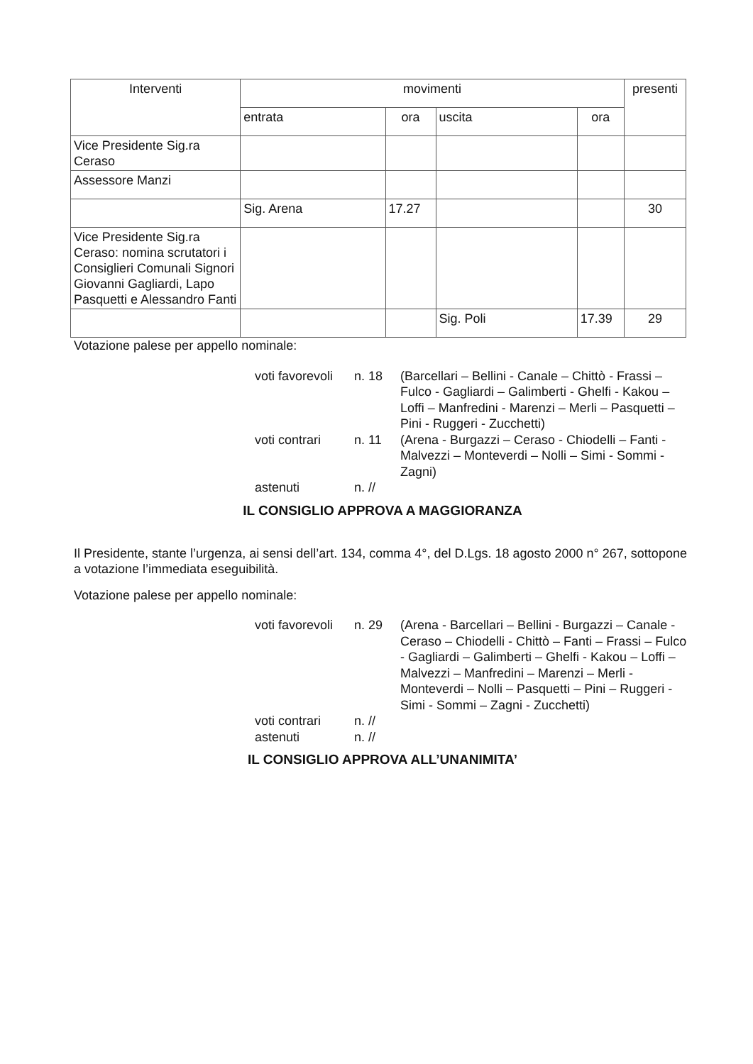| Interventi | movimenti | | | | presenti |
| --- | --- | --- | --- | --- | --- |
| | entrata | ora | uscita | ora | |
| Vice Presidente Sig.ra Ceraso | | | | | |
| Assessore Manzi | | | | | |
| | Sig. Arena | 17.27 | | | 30 |
| Vice Presidente Sig.ra Ceraso: nomina scrutatori i Consiglieri Comunali Signori Giovanni Gagliardi, Lapo Pasquetti e Alessandro Fanti | | | | | |
| | | | Sig. Poli | 17.39 | 29 |
Votazione palese per appello nominale:
voti favorevoli n. 18 (Barcellari – Bellini - Canale – Chittò - Frassi – Fulco - Gagliardi – Galimberti - Ghelfi - Kakou – Loffi – Manfredini - Marenzi – Merli – Pasquetti – Pini - Ruggeri - Zucchetti) voti contrari n. 11 (Arena - Burgazzi – Ceraso - Chiodelli – Fanti - Malvezzi – Monteverdi – Nolli – Simi - Sommi - Zagni) astenuti n. //
IL CONSIGLIO APPROVA A MAGGIORANZA
Il Presidente, stante l’urgenza, ai sensi dell’art. 134, comma 4°, del D.Lgs. 18 agosto 2000 n° 267, sottopone a votazione l’immediata eseguibilità.
Votazione palese per appello nominale:
voti favorevoli n. 29 (Arena - Barcellari – Bellini - Burgazzi – Canale - Ceraso – Chiodelli - Chittò – Fanti – Frassi – Fulco - Gagliardi – Galimberti – Ghelfi - Kakou – Loffi – Malvezzi – Manfredini – Marenzi – Merli - Monteverdi – Nolli – Pasquetti – Pini – Ruggeri - Simi - Sommi – Zagni - Zucchetti) voti contrari n. // astenuti n. //
IL CONSIGLIO APPROVA ALL’UNANIMITA’